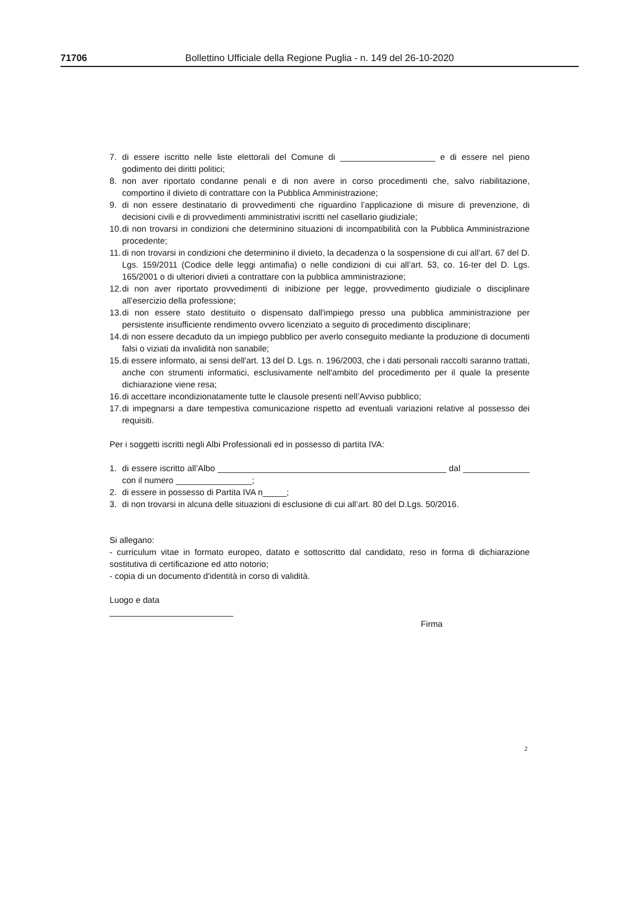71706 Bollettino Ufficiale della Regione Puglia - n. 149 del 26-10-2020
7. di essere iscritto nelle liste elettorali del Comune di ____________________ e di essere nel pieno godimento dei diritti politici;
8. non aver riportato condanne penali e di non avere in corso procedimenti che, salvo riabilitazione, comportino il divieto di contrattare con la Pubblica Amministrazione;
9. di non essere destinatario di provvedimenti che riguardino l’applicazione di misure di prevenzione, di decisioni civili e di provvedimenti amministrativi iscritti nel casellario giudiziale;
10. di non trovarsi in condizioni che determinino situazioni di incompatibilità con la Pubblica Amministrazione procedente;
11. di non trovarsi in condizioni che determinino il divieto, la decadenza o la sospensione di cui all’art. 67 del D. Lgs. 159/2011 (Codice delle leggi antimafia) o nelle condizioni di cui all’art. 53, co. 16-ter del D. Lgs. 165/2001 o di ulteriori divieti a contrattare con la pubblica amministrazione;
12. di non aver riportato provvedimenti di inibizione per legge, provvedimento giudiziale o disciplinare all’esercizio della professione;
13. di non essere stato destituito o dispensato dall'impiego presso una pubblica amministrazione per persistente insufficiente rendimento ovvero licenziato a seguito di procedimento disciplinare;
14. di non essere decaduto da un impiego pubblico per averlo conseguito mediante la produzione di documenti falsi o viziati da invalidità non sanabile;
15. di essere informato, ai sensi dell'art. 13 del D. Lgs. n. 196/2003, che i dati personali raccolti saranno trattati, anche con strumenti informatici, esclusivamente nell'ambito del procedimento per il quale la presente dichiarazione viene resa;
16. di accettare incondizionatamente tutte le clausole presenti nell’Avviso pubblico;
17. di impegnarsi a dare tempestiva comunicazione rispetto ad eventuali variazioni relative al possesso dei requisiti.
Per i soggetti iscritti negli Albi Professionali ed in possesso di partita IVA:
1. di essere iscritto all’Albo ________________________________________________ dal ______________ con il numero ________________;
2. di essere in possesso di Partita IVA n_____;
3. di non trovarsi in alcuna delle situazioni di esclusione di cui all’art. 80 del D.Lgs. 50/2016.
Si allegano:
- curriculum vitae in formato europeo, datato e sottoscritto dal candidato, reso in forma di dichiarazione sostitutiva di certificazione ed atto notorio;
- copia di un documento d'identità in corso di validità.
Luogo e data
__________________________
Firma
2